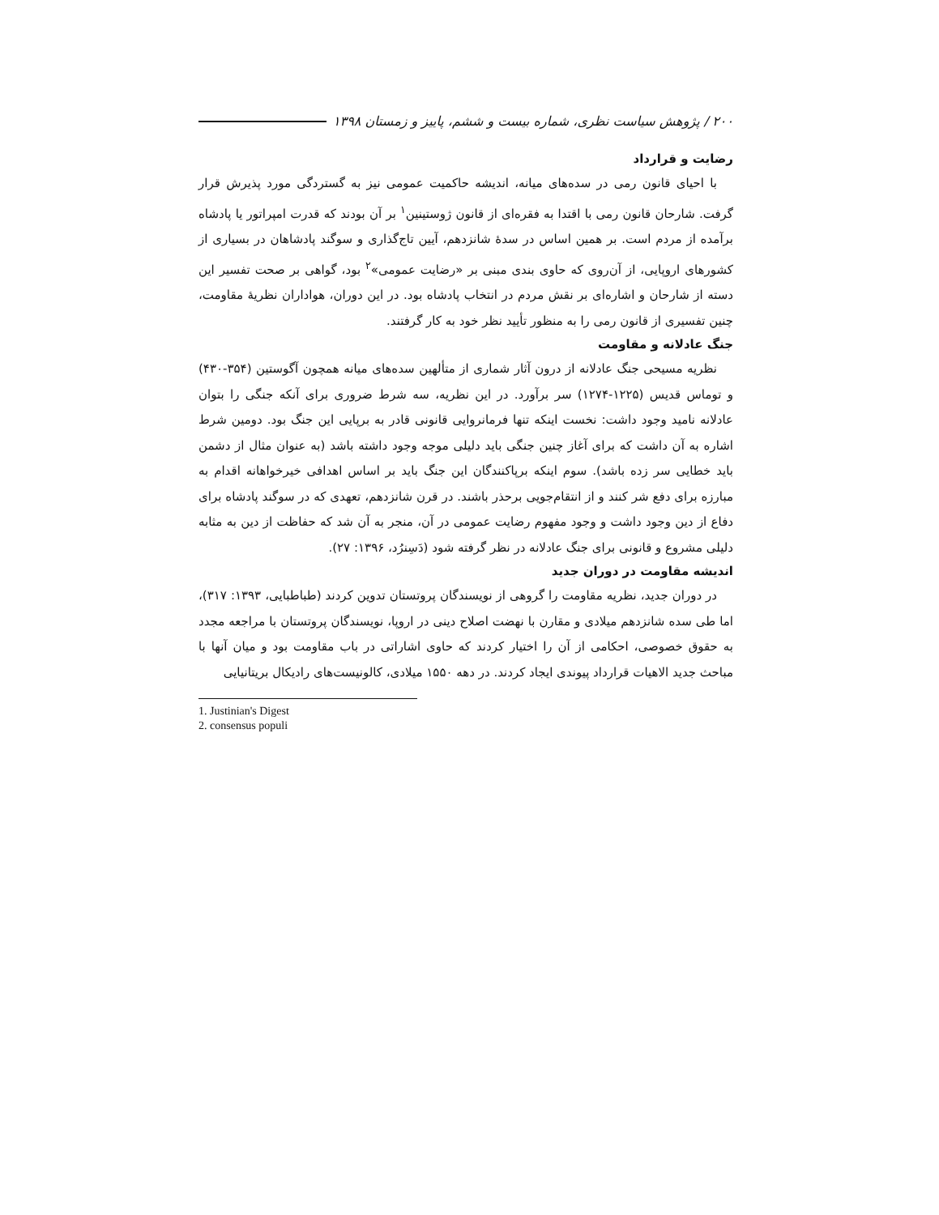۲۰۰ / پژوهش سیاست نظری، شماره بیست و ششم، پاییز و زمستان ۱۳۹۸
رضایت و قرارداد
با احیای قانون رمی در سده‌های میانه، اندیشه حاکمیت عمومی نیز به گستردگی مورد پذیرش قرار گرفت. شارحان قانون رمی با اقتدا به فقره‌ای از قانون ژوستینین<sup>۱</sup> بر آن بودند که قدرت امپراتور یا پادشاه برآمده از مردم است. بر همین اساس در سدهٔ شانزدهم، آیین تاج‌گذاری و سوگند پادشاهان در بسیاری از کشورهای اروپایی، از آن‌روی که حاوی بندی مبنی بر «رضایت عمومی»<sup>۲</sup> بود، گواهی بر صحت تفسیر این دسته از شارحان و اشاره‌ای بر نقش مردم در انتخاب پادشاه بود. در این دوران، هواداران نظریهٔ مقاومت، چنین تفسیری از قانون رمی را به منظور تأیید نظر خود به کار گرفتند.
جنگ عادلانه و مقاومت
نظریه مسیحی جنگ عادلانه از درون آثار شماری از متألهین سده‌های میانه همچون آگوستین (۳۵۴-۴۳۰) و توماس قدیس (۱۲۲۵-۱۲۷۴) سر برآورد. در این نظریه، سه شرط ضروری برای آنکه جنگی را بتوان عادلانه نامید وجود داشت: نخست اینکه تنها فرمانروایی قانونی قادر به برپایی این جنگ بود. دومین شرط اشاره به آن داشت که برای آغاز چنین جنگی باید دلیلی موجه وجود داشته باشد (به عنوان مثال از دشمن باید خطایی سر زده باشد). سوم اینکه برپاکنندگان این جنگ باید بر اساس اهدافی خیرخواهانه اقدام به مبارزه برای دفع شر کنند و از انتقام‌جویی برحذر باشند. در قرن شانزدهم، تعهدی که در سوگند پادشاه برای دفاع از دین وجود داشت و وجود مفهوم رضایت عمومی در آن، منجر به آن شد که حفاظت از دین به مثابه دلیلی مشروع و قانونی برای جنگ عادلانه در نظر گرفته شود (دَسِنرُد، ۱۳۹۶: ۲۷).
اندیشه مقاومت در دوران جدید
در دوران جدید، نظریه مقاومت را گروهی از نویسندگان پروتستان تدوین کردند (طباطبایی، ۱۳۹۳: ۳۱۷)، اما طی سده شانزدهم میلادی و مقارن با نهضت اصلاح دینی در اروپا، نویسندگان پروتستان با مراجعه مجدد به حقوق خصوصی، احکامی از آن را اختیار کردند که حاوی اشاراتی در باب مقاومت بود و میان آنها با مباحث جدید الاهیات قرارداد پیوندی ایجاد کردند. در دهه ۱۵۵۰ میلادی، کالونیست‌های رادیکال بریتانیایی
1. Justinian's Digest
2. consensus populi